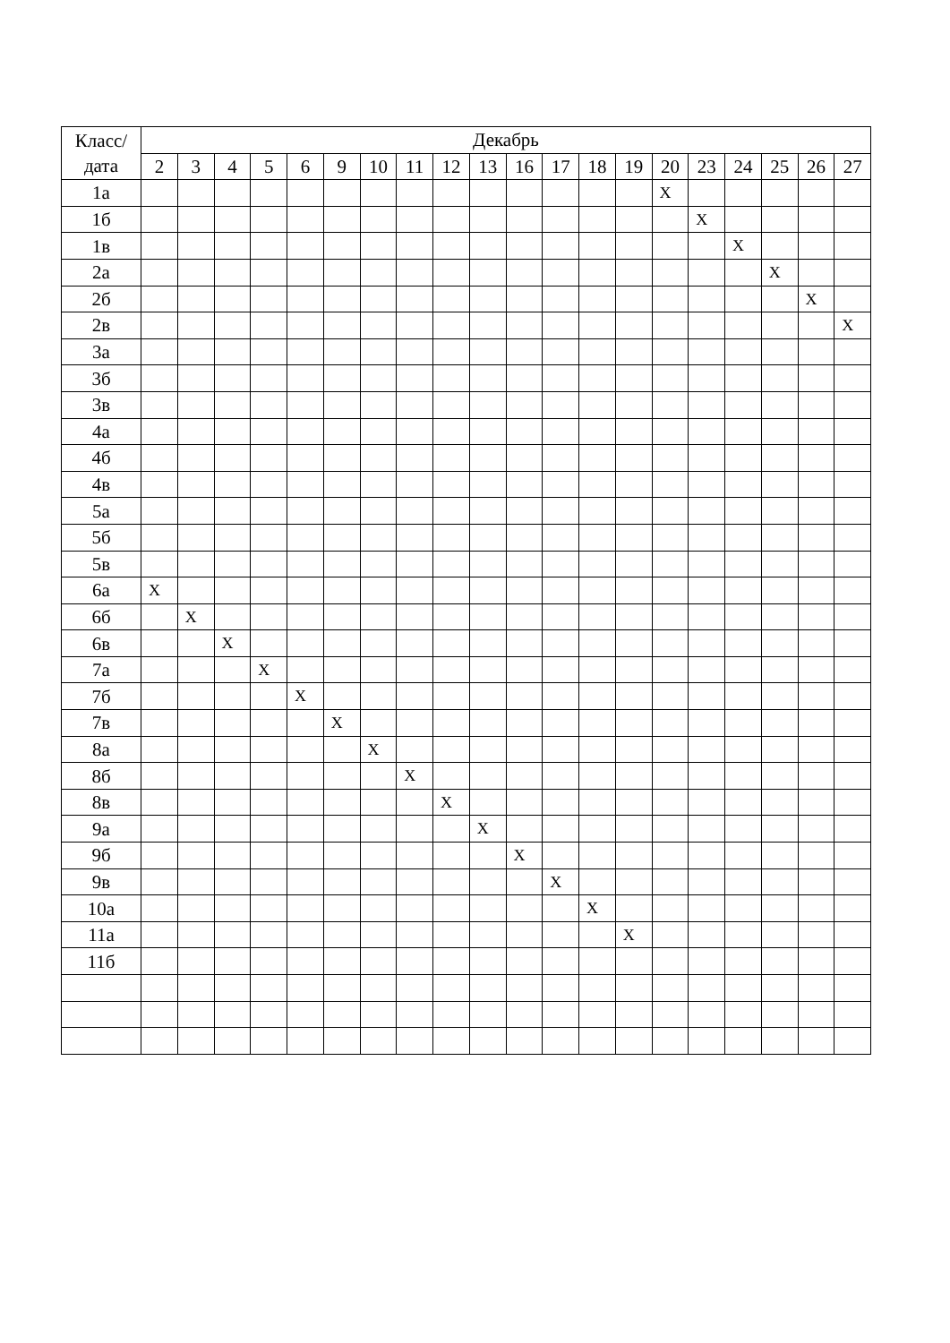| Класс/ дата | Декабрь | | | | | | | | | | | | | | | | | | | |
| --- | --- | --- | --- | --- | --- | --- | --- | --- | --- | --- | --- | --- | --- | --- | --- | --- | --- | --- | --- | --- |
| | 2 | 3 | 4 | 5 | 6 | 9 | 10 | 11 | 12 | 13 | 16 | 17 | 18 | 19 | 20 | 23 | 24 | 25 | 26 | 27 |
| 1а | | | | | | | | | | | | | | | X | | | | | |
| 1б | | | | | | | | | | | | | | | | X | | | | |
| 1в | | | | | | | | | | | | | | | | | X | | | |
| 2а | | | | | | | | | | | | | | | | | | X | | |
| 2б | | | | | | | | | | | | | | | | | | | X | |
| 2в | | | | | | | | | | | | | | | | | | | | X |
| 3а | | | | | | | | | | | | | | | | | | | | |
| 3б | | | | | | | | | | | | | | | | | | | | |
| 3в | | | | | | | | | | | | | | | | | | | | |
| 4а | | | | | | | | | | | | | | | | | | | | |
| 4б | | | | | | | | | | | | | | | | | | | | |
| 4в | | | | | | | | | | | | | | | | | | | | |
| 5а | | | | | | | | | | | | | | | | | | | | |
| 5б | | | | | | | | | | | | | | | | | | | | |
| 5в | | | | | | | | | | | | | | | | | | | | |
| 6а | X | | | | | | | | | | | | | | | | | | | |
| 6б | | X | | | | | | | | | | | | | | | | | | |
| 6в | | | X | | | | | | | | | | | | | | | | | |
| 7а | | | | X | | | | | | | | | | | | | | | | |
| 7б | | | | | X | | | | | | | | | | | | | | | |
| 7в | | | | | | X | | | | | | | | | | | | | | |
| 8а | | | | | | | X | | | | | | | | | | | | | |
| 8б | | | | | | | | X | | | | | | | | | | | | |
| 8в | | | | | | | | | X | | | | | | | | | | | |
| 9а | | | | | | | | | | X | | | | | | | | | | |
| 9б | | | | | | | | | | | X | | | | | | | | | |
| 9в | | | | | | | | | | | | X | | | | | | | | |
| 10а | | | | | | | | | | | | | X | | | | | | | |
| 11а | | | | | | | | | | | | | | X | | | | | | |
| 11б | | | | | | | | | | | | | | | | | | | | |